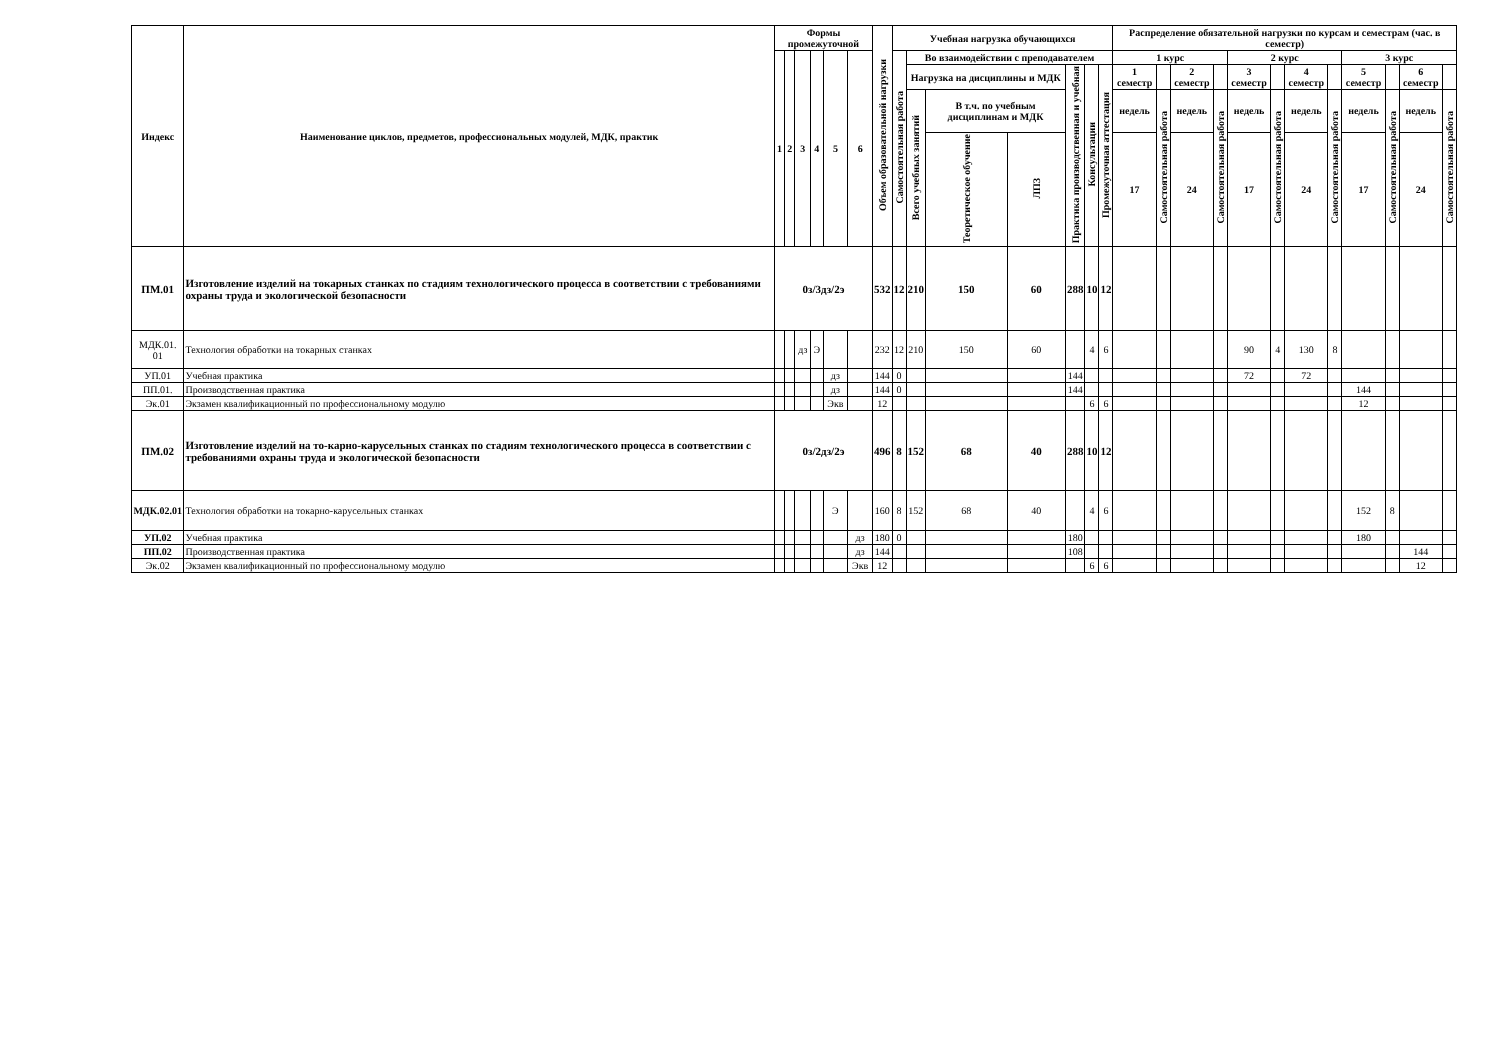| Индекс | Наименование циклов, предметов, профессиональных модулей, МДК, практик | Формы промежуточной | | | | | | Объем образовательной нагрузки | Учебная нагрузка обучающихся | | | | | | | Распределение обязательной нагрузки по курсам и семестрам (час. в семестр) | | | | | | | | | | | |
| --- | --- | --- | --- | --- | --- | --- | --- | --- | --- | --- | --- | --- | --- | --- | --- | --- | --- | --- | --- | --- | --- | --- | --- | --- | --- | --- | --- |
| | | 1 | 2 | 3 | 4 | 5 | 6 | | Самостоятельная работа | Во взаимодействии с преподавателем | | | | | | 1 курс | | | | 2 курс | | | | 3 курс | | | |
| | | | | | | | | | | Нагрузка на дисциплины и МДК | | | Практика производственная и учебная | Консультации | Промежуточная аттестация | 1 семестр | | 2 семестр | | 3 семестр | | 4 семестр | | 5 семестр | | 6 семестр | |
| | | | | | | | | | | Всего учебных занятий | В т.ч. по учебным дисциплинам и МДК | | | | | недель | Самостоятельная работа | недель | Самостоятельная работа | недель | Самостоятельная работа | недель | Самостоятельная работа | недель | Самостоятельная работа | недель | Самостоятельная работа |
| | | | | | | | | | | | Теоретическое обучение | ЛПЗ | | | | 17 | | 24 | | 17 | | 24 | | 17 | | 24 | |
| ПМ.01 | Изготовление изделий на токарных станках по стадиям технологического процесса в соответствии с требованиями охраны труда и экологической безопасности | 0з/3дз/2э | | | | | | 532 | 12 | 210 | 150 | 60 | 288 | 10 | 12 | | | | | | | | | | | | |
| МДК.01. 01 | Технология обработки на токарных станках | | | дз | Э | | | 232 | 12 | 210 | 150 | 60 | | 4 | 6 | | | | | 90 | 4 | 130 | 8 | | | | |
| УП.01 | Учебная практика | | | | | дз | | 144 | 0 | | | | 144 | | | | | | | 72 | | 72 | | | | | |
| ПП.01. | Производственная практика | | | | | дз | | 144 | 0 | | | | 144 | | | | | | | | | | | 144 | | | |
| Эк.01 | Экзамен квалификационный по профессиональному модулю | | | | | Экв | | 12 | | | | | | 6 | 6 | | | | | | | | | 12 | | | |
| ПМ.02 | Изготовление изделий на то-карно-карусельных станках по стадиям технологического процесса в соответствии с требованиями охраны труда и экологической безопасности | 0з/2дз/2э | | | | | | 496 | 8 | 152 | 68 | 40 | 288 | 10 | 12 | | | | | | | | | | | | |
| МДК.02.01 | Технология обработки на токарно-карусельных станках | | | | | Э | | 160 | 8 | 152 | 68 | 40 | | 4 | 6 | | | | | | | | | 152 | 8 | | |
| УП.02 | Учебная практика | | | | | | дз | 180 | 0 | | | | 180 | | | | | | | | | | | 180 | | | |
| ПП.02 | Производственная практика | | | | | | дз | 144 | | | | | 108 | | | | | | | | | | | | | 144 | |
| Эк.02 | Экзамен квалификационный по профессиональному модулю | | | | | | Экв | 12 | | | | | | 6 | 6 | | | | | | | | | | | 12 | |